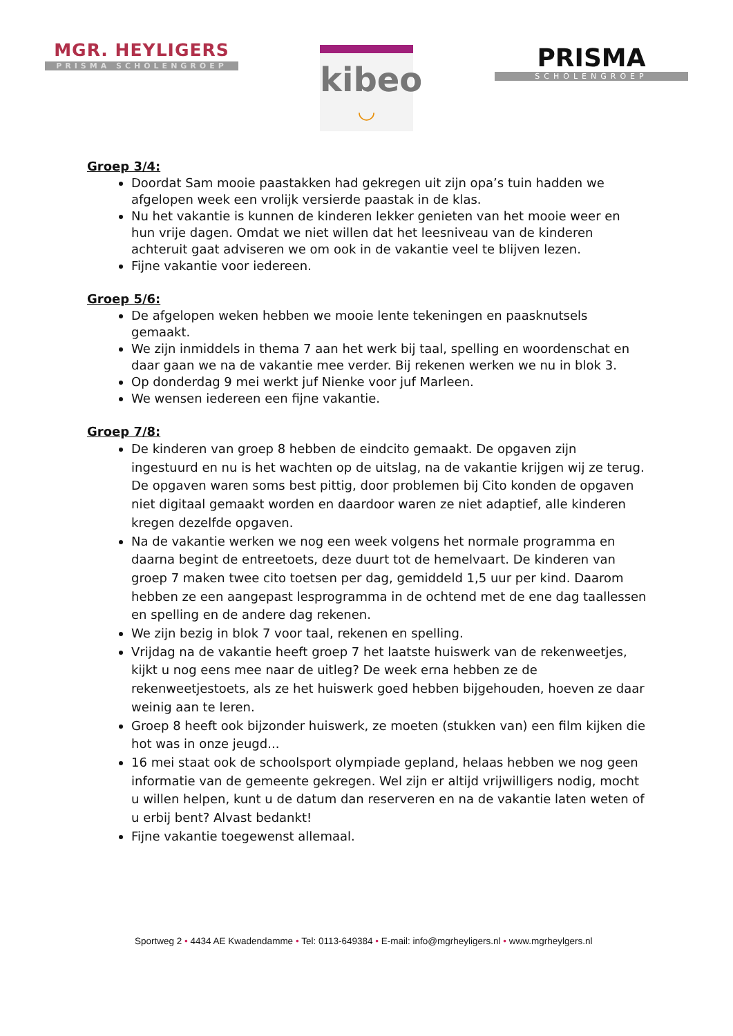MGR. HEYLIGERS
PRISMA SCHOLENGROEP
kibeo
◡
PRISMA
SCHOLENGROEP
Groep 3/4:
Doordat Sam mooie paastakken had gekregen uit zijn opa’s tuin hadden we afgelopen week een vrolijk versierde paastak in de klas.
Nu het vakantie is kunnen de kinderen lekker genieten van het mooie weer en hun vrije dagen. Omdat we niet willen dat het leesniveau van de kinderen achteruit gaat adviseren we om ook in de vakantie veel te blijven lezen.
Fijne vakantie voor iedereen.
Groep 5/6:
De afgelopen weken hebben we mooie lente tekeningen en paasknutsels gemaakt.
We zijn inmiddels in thema 7 aan het werk bij taal, spelling en woordenschat en daar gaan we na de vakantie mee verder. Bij rekenen werken we nu in blok 3.
Op donderdag 9 mei werkt juf Nienke voor juf Marleen.
We wensen iedereen een fijne vakantie.
Groep 7/8:
De kinderen van groep 8 hebben de eindcito gemaakt. De opgaven zijn ingestuurd en nu is het wachten op de uitslag, na de vakantie krijgen wij ze terug. De opgaven waren soms best pittig, door problemen bij Cito konden de opgaven niet digitaal gemaakt worden en daardoor waren ze niet adaptief, alle kinderen kregen dezelfde opgaven.
Na de vakantie werken we nog een week volgens het normale programma en daarna begint de entreetoets, deze duurt tot de hemelvaart. De kinderen van groep 7 maken twee cito toetsen per dag, gemiddeld 1,5 uur per kind. Daarom hebben ze een aangepast lesprogramma in de ochtend met de ene dag taallessen en spelling en de andere dag rekenen.
We zijn bezig in blok 7 voor taal, rekenen en spelling.
Vrijdag na de vakantie heeft groep 7 het laatste huiswerk van de rekenweetjes, kijkt u nog eens mee naar de uitleg? De week erna hebben ze de rekenweetjestoets, als ze het huiswerk goed hebben bijgehouden, hoeven ze daar weinig aan te leren.
Groep 8 heeft ook bijzonder huiswerk, ze moeten (stukken van) een film kijken die hot was in onze jeugd...
16 mei staat ook de schoolsport olympiade gepland, helaas hebben we nog geen informatie van de gemeente gekregen. Wel zijn er altijd vrijwilligers nodig, mocht u willen helpen, kunt u de datum dan reserveren en na de vakantie laten weten of u erbij bent? Alvast bedankt!
Fijne vakantie toegewenst allemaal.
Sportweg 2 • 4434 AE Kwadendamme • Tel: 0113-649384 • E-mail: info@mgrheyligers.nl • www.mgrheylgers.nl